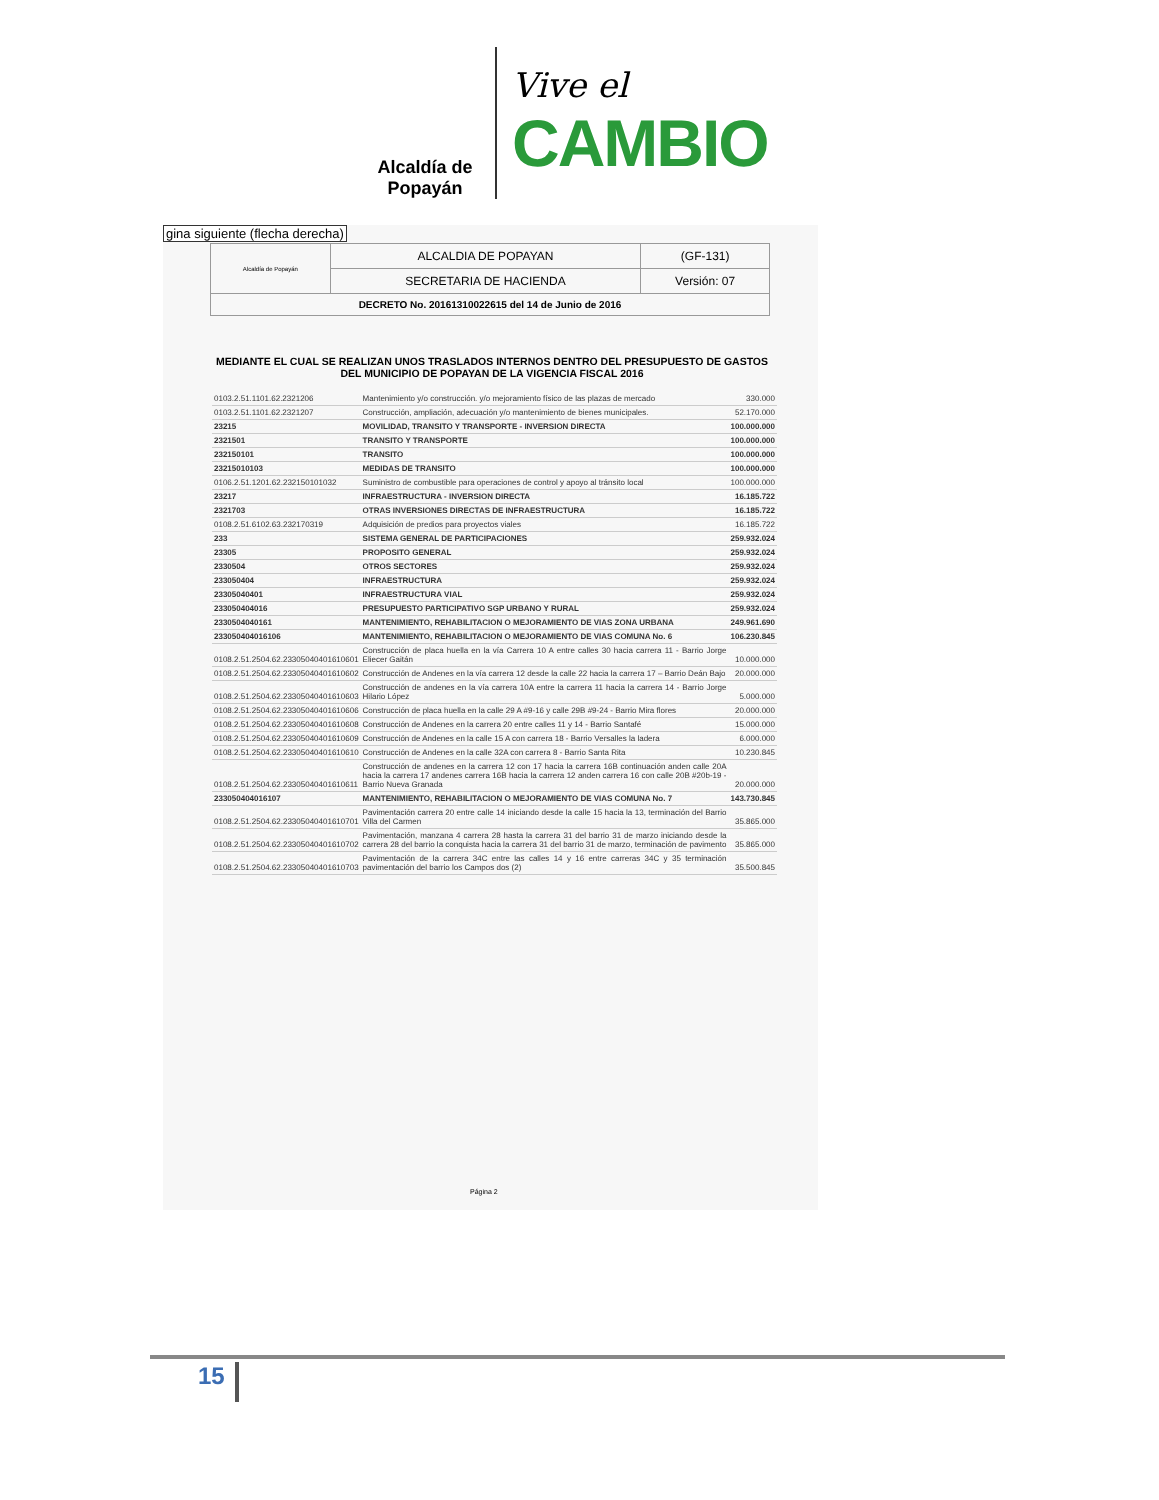Alcaldía de Popayán
Vive el
CAMBIO
gina siguiente (flecha derecha)
| Alcaldía de Popayán | ALCALDIA DE POPAYAN | (GF-131) |
| | SECRETARIA DE HACIENDA | Versión: 07 |
| DECRETO No. 20161310022615 del 14 de Junio de 2016 | | |
MEDIANTE EL CUAL SE REALIZAN UNOS TRASLADOS INTERNOS DENTRO DEL PRESUPUESTO DE GASTOS DEL MUNICIPIO DE POPAYAN DE LA VIGENCIA FISCAL 2016
| 0103.2.51.1101.62.2321206 | Mantenimiento y/o construcción. y/o mejoramiento físico de las plazas de mercado | 330.000 |
| 0103.2.51.1101.62.2321207 | Construcción, ampliación, adecuación y/o mantenimiento de bienes municipales. | 52.170.000 |
| 23215 | MOVILIDAD, TRANSITO Y TRANSPORTE - INVERSION DIRECTA | 100.000.000 |
| 2321501 | TRANSITO Y TRANSPORTE | 100.000.000 |
| 232150101 | TRANSITO | 100.000.000 |
| 23215010103 | MEDIDAS DE TRANSITO | 100.000.000 |
| 0106.2.51.1201.62.232150101032 | Suministro de combustible para operaciones de control y apoyo al tránsito local | 100.000.000 |
| 23217 | INFRAESTRUCTURA - INVERSION DIRECTA | 16.185.722 |
| 2321703 | OTRAS INVERSIONES DIRECTAS DE INFRAESTRUCTURA | 16.185.722 |
| 0108.2.51.6102.63.232170319 | Adquisición de predios para proyectos viales | 16.185.722 |
| 233 | SISTEMA GENERAL DE PARTICIPACIONES | 259.932.024 |
| 23305 | PROPOSITO GENERAL | 259.932.024 |
| 2330504 | OTROS SECTORES | 259.932.024 |
| 233050404 | INFRAESTRUCTURA | 259.932.024 |
| 23305040401 | INFRAESTRUCTURA VIAL | 259.932.024 |
| 233050404016 | PRESUPUESTO PARTICIPATIVO SGP URBANO Y RURAL | 259.932.024 |
| 2330504040161 | MANTENIMIENTO, REHABILITACION O MEJORAMIENTO DE VIAS ZONA URBANA | 249.961.690 |
| 233050404016106 | MANTENIMIENTO, REHABILITACION O MEJORAMIENTO DE VIAS COMUNA No. 6 | 106.230.845 |
| 0108.2.51.2504.62.23305040401610601 | Construcción de placa huella en la vía Carrera 10 A entre calles 30 hacia carrera 11 - Barrio Jorge Eliecer Gaitán | 10.000.000 |
| 0108.2.51.2504.62.23305040401610602 | Construcción de Andenes en la vía carrera 12 desde la calle 22 hacia la carrera 17 – Barrio Deán Bajo | 20.000.000 |
| 0108.2.51.2504.62.23305040401610603 | Construcción de andenes en la vía carrera 10A entre la carrera 11 hacia la carrera 14 - Barrio Jorge Hilario López | 5.000.000 |
| 0108.2.51.2504.62.23305040401610606 | Construcción de placa huella en la calle 29 A #9-16 y calle 29B #9-24 - Barrio Mira flores | 20.000.000 |
| 0108.2.51.2504.62.23305040401610608 | Construcción de Andenes en la carrera 20 entre calles 11 y 14 - Barrio Santafé | 15.000.000 |
| 0108.2.51.2504.62.23305040401610609 | Construcción de Andenes en la calle 15 A con carrera 18 - Barrio Versalles la ladera | 6.000.000 |
| 0108.2.51.2504.62.23305040401610610 | Construcción de Andenes en la calle 32A con carrera 8 - Barrio Santa Rita | 10.230.845 |
| 0108.2.51.2504.62.23305040401610611 | Construcción de andenes en la carrera 12 con 17 hacia la carrera 16B continuación anden calle 20A hacia la carrera 17 andenes carrera 16B hacia la carrera 12 anden carrera 16 con calle 20B #20b-19 - Barrio Nueva Granada | 20.000.000 |
| 233050404016107 | MANTENIMIENTO, REHABILITACION O MEJORAMIENTO DE VIAS COMUNA No. 7 | 143.730.845 |
| 0108.2.51.2504.62.23305040401610701 | Pavimentación carrera 20 entre calle 14 iniciando desde la calle 15 hacia la 13, terminación del Barrio Villa del Carmen | 35.865.000 |
| 0108.2.51.2504.62.23305040401610702 | Pavimentación, manzana 4 carrera 28 hasta la carrera 31 del barrio 31 de marzo iniciando desde la carrera 28 del barrio la conquista hacia la carrera 31 del barrio 31 de marzo, terminación de pavimento | 35.865.000 |
| 0108.2.51.2504.62.23305040401610703 | Pavimentación de la carrera 34C entre las calles 14 y 16 entre carreras 34C y 35 terminación pavimentación del barrio los Campos dos (2) | 35.500.845 |
Página 2
15